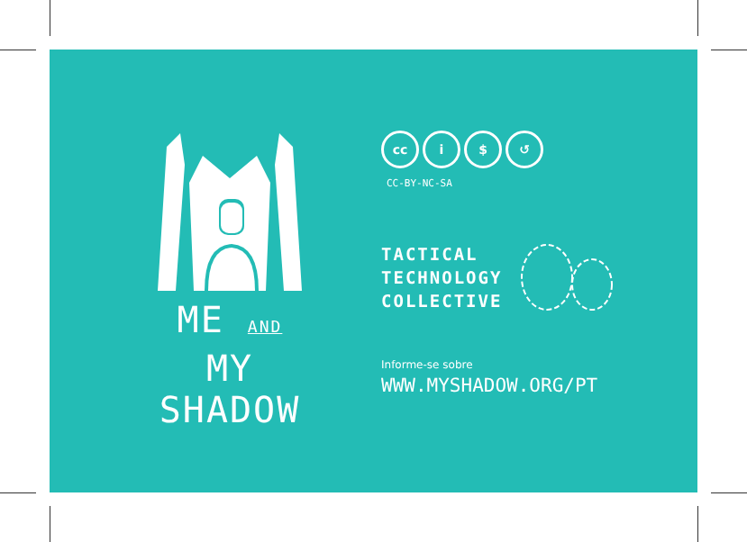ME AND MY
SHADOW
cc i $ ↺
CC-BY-NC-SA
TACTICAL
TECHNOLOGY
COLLECTIVE
Informe-se sobre
WWW.MYSHADOW.ORG/PT